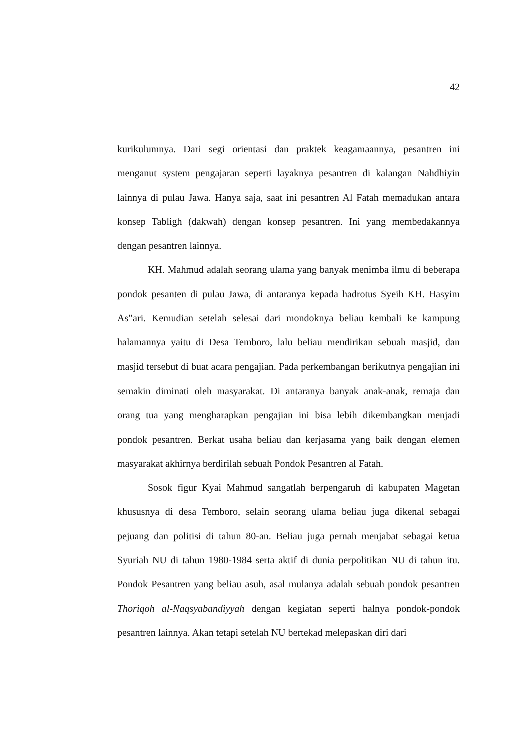42
kurikulumnya. Dari segi orientasi dan praktek keagamaannya, pesantren ini menganut system pengajaran seperti layaknya pesantren di kalangan Nahdhiyin lainnya di pulau Jawa. Hanya saja, saat ini pesantren Al Fatah memadukan antara konsep Tabligh (dakwah) dengan konsep pesantren. Ini yang membedakannya dengan pesantren lainnya.
KH. Mahmud adalah seorang ulama yang banyak menimba ilmu di beberapa pondok pesanten di pulau Jawa, di antaranya kepada hadrotus Syeih KH. Hasyim As‟ari. Kemudian setelah selesai dari mondoknya beliau kembali ke kampung halamannya yaitu di Desa Temboro, lalu beliau mendirikan sebuah masjid, dan masjid tersebut di buat acara pengajian. Pada perkembangan berikutnya pengajian ini semakin diminati oleh masyarakat. Di antaranya banyak anak-anak, remaja dan orang tua yang mengharapkan pengajian ini bisa lebih dikembangkan menjadi pondok pesantren. Berkat usaha beliau dan kerjasama yang baik dengan elemen masyarakat akhirnya berdirilah sebuah Pondok Pesantren al Fatah.
Sosok figur Kyai Mahmud sangatlah berpengaruh di kabupaten Magetan khususnya di desa Temboro, selain seorang ulama beliau juga dikenal sebagai pejuang dan politisi di tahun 80-an. Beliau juga pernah menjabat sebagai ketua Syuriah NU di tahun 1980-1984 serta aktif di dunia perpolitikan NU di tahun itu. Pondok Pesantren yang beliau asuh, asal mulanya adalah sebuah pondok pesantren Thoriqoh al-Naqsyabandiyyah dengan kegiatan seperti halnya pondok-pondok pesantren lainnya. Akan tetapi setelah NU bertekad melepaskan diri dari